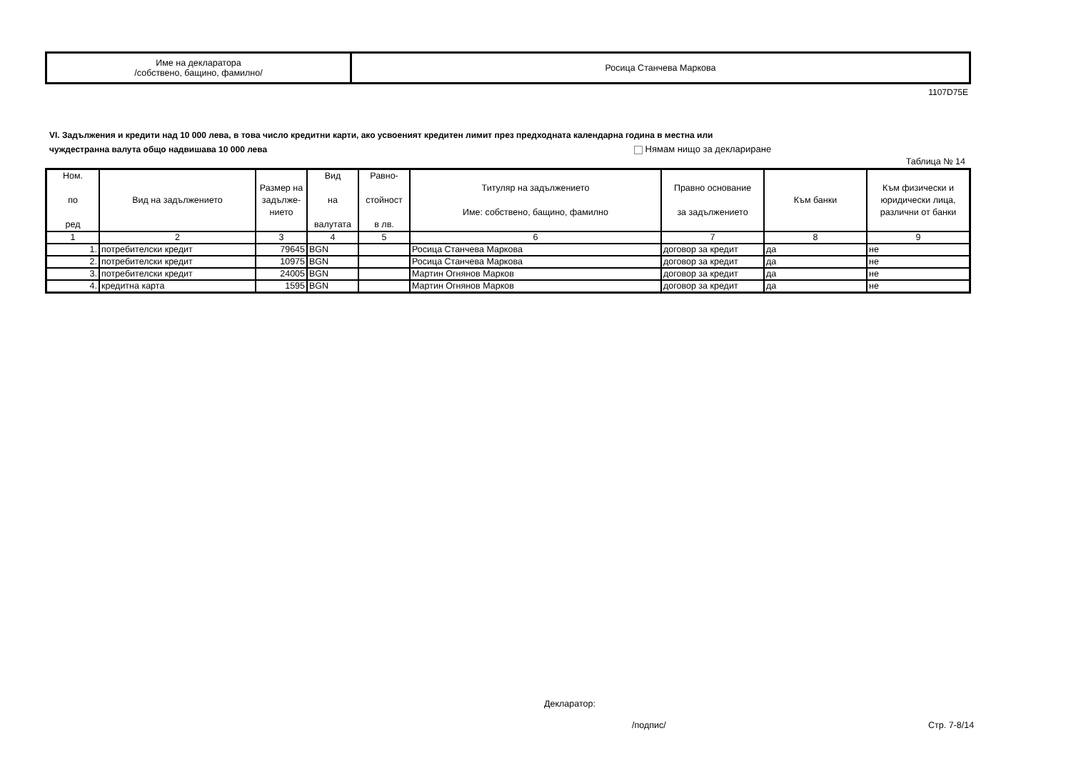| Име на декларатора /собствено, бащино, фамилно/ | Росица Станчева Маркова |
1107D75E
VI. Задължения и кредити над 10 000 лева, в това число кредитни карти, ако усвоеният кредитен лимит през предходната календарна година в местна или
чуждестранна валута общо надвишава 10 000 лева Нямам нищо за деклариране
Таблица № 14
| Ном. по ред | Вид на задължението | Размер на задълже-нието | Вид на валутата | Равно- стойност в лв. | Титуляр на задължението Име: собствено, бащино, фамилно | Правно основание за задължението | Към банки | Към физически и юридически лица, различни от банки |
| --- | --- | --- | --- | --- | --- | --- | --- | --- |
| 1 | 2 | 3 | 4 | 5 | 6 | 7 | 8 | 9 |
| 1. | потребителски кредит | 79645 | BGN | | Росица Станчева Маркова | договор за кредит | да | не |
| 2. | потребителски кредит | 10975 | BGN | | Росица Станчева Маркова | договор за кредит | да | не |
| 3. | потребителски кредит | 24005 | BGN | | Мартин Огнянов Марков | договор за кредит | да | не |
| 4. | кредитна карта | 1595 | BGN | | Мартин Огнянов Марков | договор за кредит | да | не |
Декларатор:
/подпис/ Стр. 7-8/14